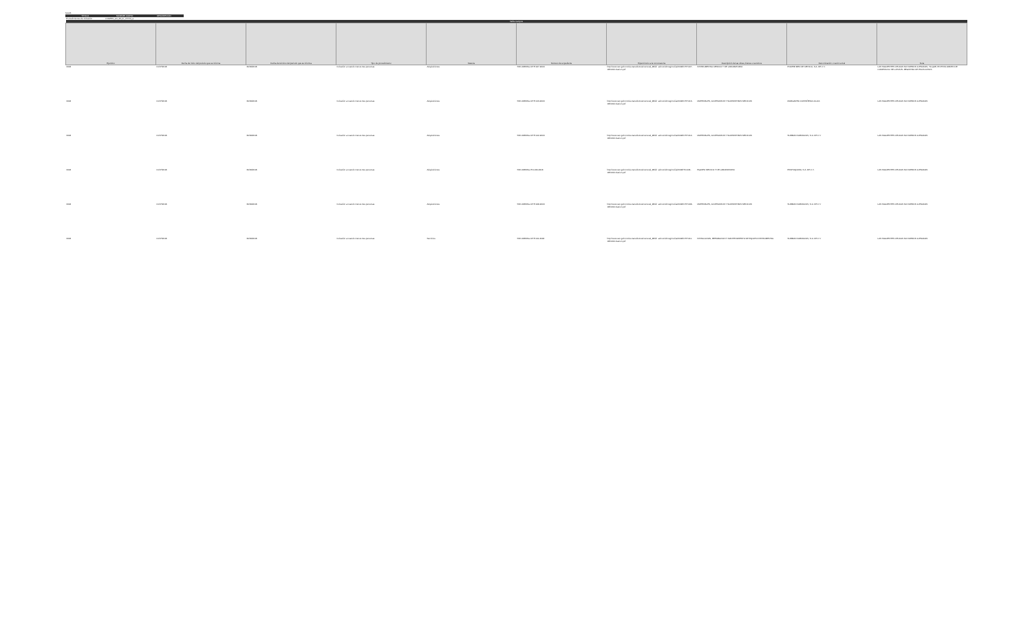54165
| TÍTULO | NOMBRE CORTO | DESCRIPCIÓN |
| --- | --- | --- |
| Procedimientos de Licitación | LTAIPEN_Art_33_Fr_XXVIII_a | |
| Tabla Campos | | | | | | | | | |
| --- | --- | --- | --- | --- | --- | --- | --- | --- | --- |
| Ejercicio | Fecha de inicio del periodo que se informa | Fecha de término del periodo que se informa | Tipo de procedimiento | Materia | Número de expediente | Hipervínculo a la convocatoria | Descripción de las obras, bienes o servicios | Denominación o razón social | Nota |
| 2018 | 01/07/2018 | 30/09/2018 | Invitación a cuando menos tres personas | Adquisiciones | SSN-DRMSG-ICTP-007-2018 | http://www.ssn.gob.mx/sis-trans/doctos/numeral_28/dir_admon/drmsg/xxviiia/2018/ICTP-007-18%20invitacion.pdf | INSTRUMENTAL MEDICO Y DE LABORATORIO | POWER MED DE MEXICO, S.A. DE C.V. | LAS SIGUIENTES CELDAS NO FUERON LLENADAS, YA QUE, EN ESTA ORDEN DE COMPRA NO SE LLEVA EL REGISTRO DE ESOS DATOS |
| 2018 | 01/07/2018 | 30/09/2018 | Invitación a cuando menos tres personas | Adquisiciones | SSN-DRMSG-ICTP-013-2018 | http://www.ssn.gob.mx/sis-trans/doctos/numeral_28/dir_admon/drmsg/xxviiia/2018/ICTP-013-18%20invitacion.pdf | MATERIALES, ACCESORIOS Y SUMINISTROS MEDICOS | MARGARITA CASTAÑEDA ULLOA | LAS SIGUIENTES CELDAS NO FUERON LLENADAS |
| 2018 | 01/07/2018 | 30/09/2018 | Invitación a cuando menos tres personas | Adquisiciones | SSN-DRMSG-ICTP-012-2018 | http://www.ssn.gob.mx/sis-trans/doctos/numeral_28/dir_admon/drmsg/xxviiia/2018/ICTP-012-18%20invitacion.pdf | MATERIALES, ACCESORIOS Y SUMINISTROS MEDICOS | SURMAN FARMACOS, S.A. DE C.V | LAS SIGUIENTES CELDAS NO FUERON LLENADAS |
| 2018 | 01/07/2018 | 30/09/2018 | Invitación a cuando menos tres personas | Adquisiciones | SSN-DRMSG-ITO-024-2018 | http://www.ssn.gob.mx/sis-trans/doctos/numeral_28/dir_admon/drmsg/xxviiia/2018/ITO-024-18%20invitacion.pdf | EQUIPO MEDICO Y DE LABORATORIO | PROTOQUIMA, S.A. DE C.V. | LAS SIGUIENTES CELDAS NO FUERON LLENADAS |
| 2018 | 01/07/2018 | 30/09/2018 | Invitación a cuando menos tres personas | Adquisiciones | SSN-DRMSG-ICTP-008-2018 | http://www.ssn.gob.mx/sis-trans/doctos/numeral_28/dir_admon/drmsg/xxviiia/2018/ICTP-008-18%20invitacion.pdf | MATERIALES, ACCESORIOS Y SUMINISTROS MEDICOS | SURMAN FARMACOS, S.A. DE C.V | LAS SIGUIENTES CELDAS NO FUERON LLENADAS |
| 2018 | 01/07/2018 | 30/09/2018 | Invitación a cuando menos tres personas | Servicios | SSN-DRMSG-ICTP-011-2018 | http://www.ssn.gob.mx/sis-trans/doctos/numeral_28/dir_admon/drmsg/xxviiia/2018/ICTP-011-18%20invitacion.pdf | INSTALACION, REPARACION Y MANTENIMIENTO DE EQUIPO INSTRUMENTAL | SURMAN FARMACOS, S.A. DE C.V | LAS SIGUIENTES CELDAS NO FUERON LLENADAS |